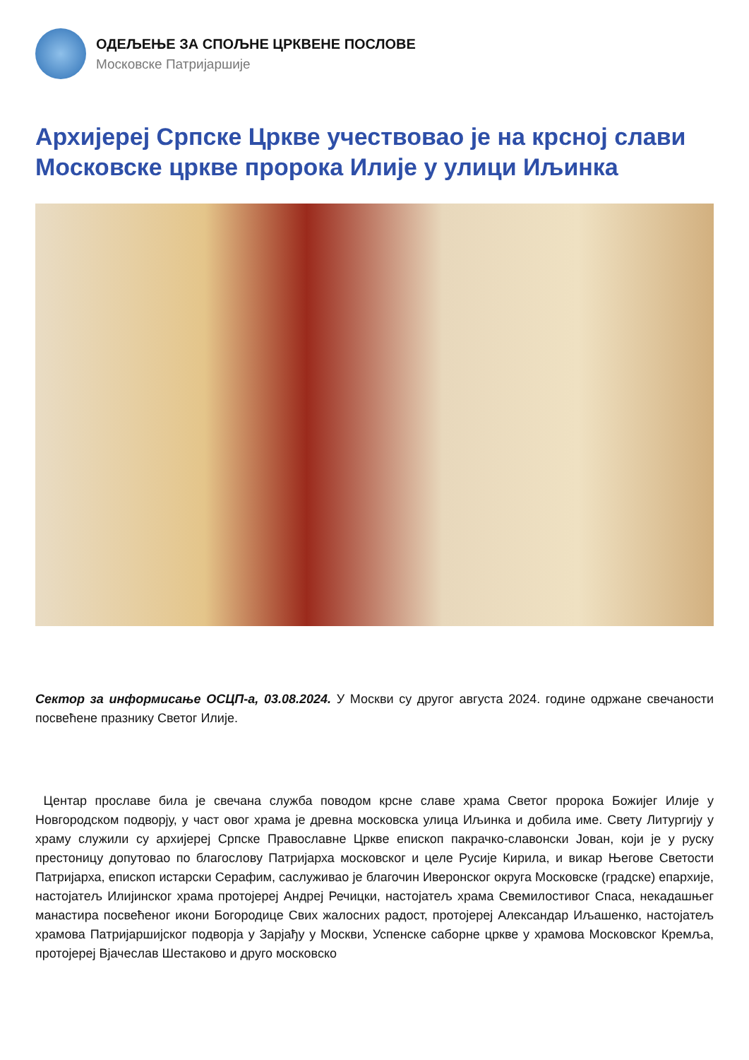ОДЕЉЕЊЕ ЗА СПОЉНЕ ЦРКВЕНЕ ПОСЛОВЕ
Московске Патријаршије
Архијереј Српске Цркве учествовао је на крсној слави Московске цркве пророка Илије у улици Иљинка
Сектор за информисање ОСЦП-а, 03.08.2024. У Москви су другог августа 2024. године одржане свечаности посвећене празнику Светог Илије.
Центар прославе била је свечана служба поводом крсне славе храма Светог пророка Божијег Илије у Новгородском подворју, у част овог храма је древна московска улица Иљинка и добила име. Свету Литургију у храму служили су архијереј Српске Православне Цркве епископ пакрачко-славонски Јован, који је у руску престоницу допутовао по благослову Патријарха московског и целе Русије Кирила, и викар Његове Светости Патријарха, епископ истарски Серафим, саслуживао је благочин Иверонског округа Московске (градске) епархије, настојатељ Илијинског храма протојереј Андреј Речицки, настојатељ храма Свемилостивог Спаса, некадашњег манастира посвећеног икони Богородице Свих жалосних радост, протојереј Александар Иљашенко, настојатељ храмова Патријаршијског подворја у Зарјађу у Москви, Успенске саборне цркве у храмова Московског Кремља, протојереј Вјачеслав Шестаково и друго московско